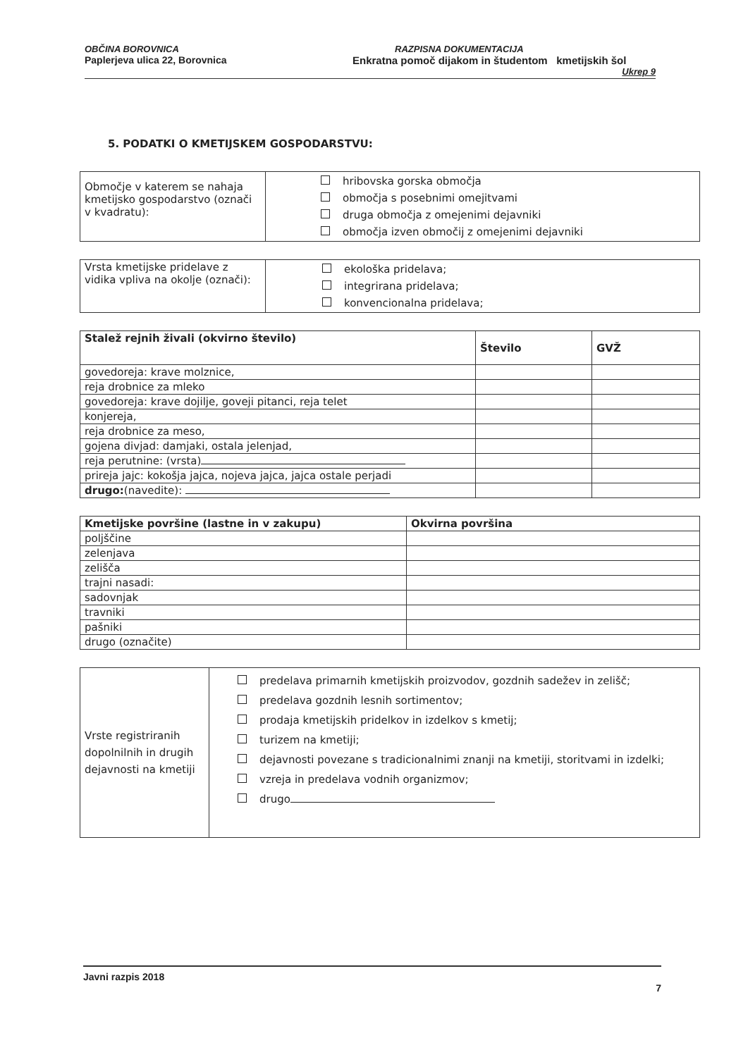OBČINA BOROVNICA
Paplerjeva ulica 22, Borovnica
RAZPISNA DOKUMENTACIJA
Enkratna pomoč dijakom in študentom kmetijskih šol
Ukrep 9
5. PODATKI O KMETIJSKEM GOSPODARSTVU:
| Območje v katerem se nahaja kmetijsko gospodarstvo (označi v kvadratu): | hribovska gorska območja območja s posebnimi omejitvami druga območja z omejenimi dejavniki območja izven območij z omejenimi dejavniki |
| Vrsta kmetijske pridelave z vidika vpliva na okolje (označi): | ekološka pridelava; integrirana pridelava; konvencionalna pridelava; |
| Stalež rejnih živali (okvirno število) | Število | GVŽ |
| --- | --- | --- |
| govedoreja: krave molznice, | | |
| reja drobnice za mleko | | |
| govedoreja: krave dojilje, goveji pitanci, reja telet | | |
| konjereja, | | |
| reja drobnice za meso, | | |
| gojena divjad: damjaki, ostala jelenjad, | | |
| reja perutnine: (vrsta) | | |
| prireja jajc: kokošja jajca, nojeva jajca, jajca ostale perjadi | | |
| drugo: (navedite): | | |
| Kmetijske površine (lastne in v zakupu) | Okvirna površina |
| --- | --- |
| poljščine | |
| zelenjava | |
| zelišča | |
| trajni nasadi: | |
| sadovnjak | |
| travniki | |
| pašniki | |
| drugo (označite) | |
| Vrste registriranih dopolnilnih in drugih dejavnosti na kmetiji | predelava primarnih kmetijskih proizvodov, gozdnih sadežev in zelišč; predelava gozdnih lesnih sortimentov; prodaja kmetijskih pridelkov in izdelkov s kmetij; turizem na kmetiji; dejavnosti povezane s tradicionalnimi znanji na kmetiji, storitvami in izdelki; vzreja in predelava vodnih organizmov; drugo |
Javni razpis 2018
7